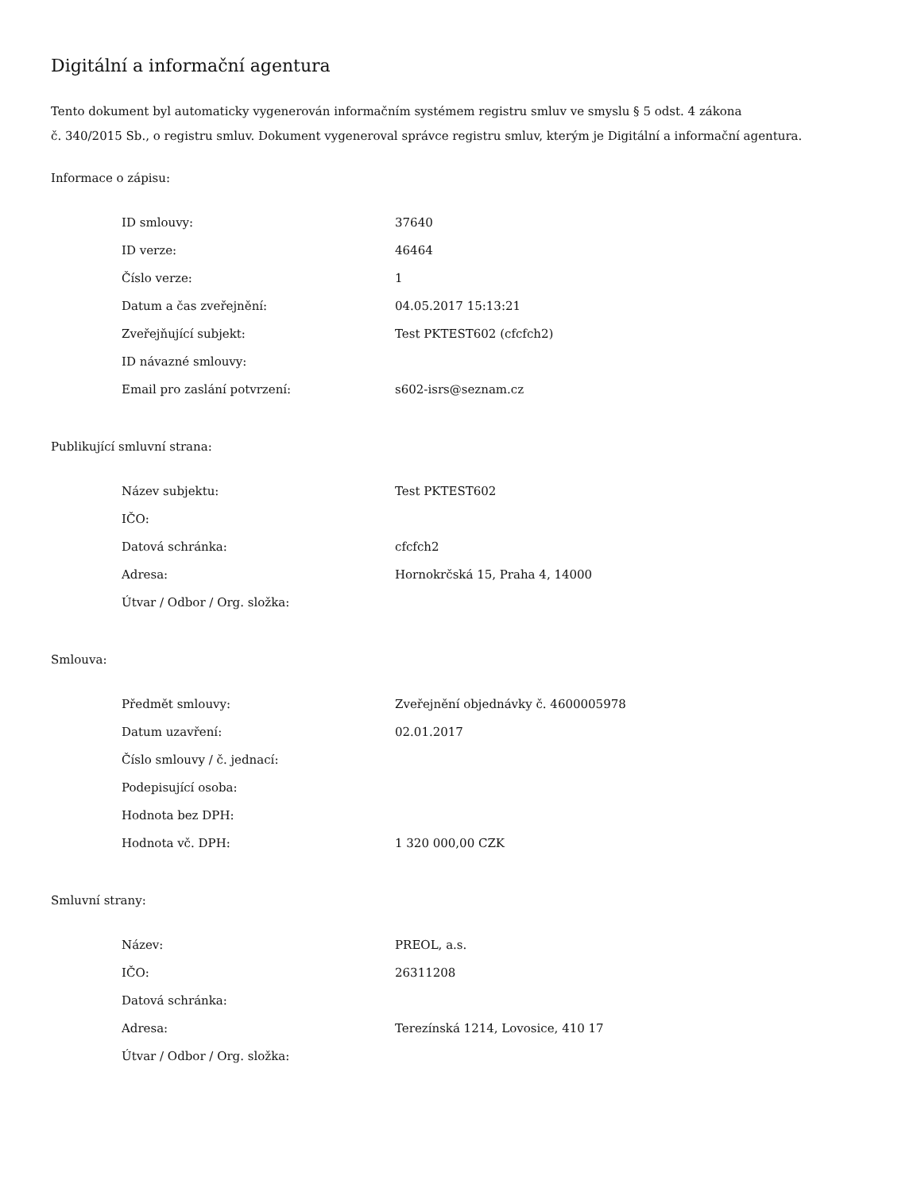Digitální a informační agentura
Tento dokument byl automaticky vygenerován informačním systémem registru smluv ve smyslu § 5 odst. 4 zákona
č. 340/2015 Sb., o registru smluv. Dokument vygeneroval správce registru smluv, kterým je Digitální a informační agentura.
Informace o zápisu:
| ID smlouvy: | 37640 |
| ID verze: | 46464 |
| Číslo verze: | 1 |
| Datum a čas zveřejnění: | 04.05.2017 15:13:21 |
| Zveřejňující subjekt: | Test PKTEST602 (cfcfch2) |
| ID návazné smlouvy: | |
| Email pro zaslání potvrzení: | s602-isrs@seznam.cz |
Publikující smluvní strana:
| Název subjektu: | Test PKTEST602 |
| IČO: | |
| Datová schránka: | cfcfch2 |
| Adresa: | Hornokrčská 15, Praha 4, 14000 |
| Útvar / Odbor / Org. složka: | |
Smlouva:
| Předmět smlouvy: | Zveřejnění objednávky č. 4600005978 |
| Datum uzavření: | 02.01.2017 |
| Číslo smlouvy / č. jednací: | |
| Podepisující osoba: | |
| Hodnota bez DPH: | |
| Hodnota vč. DPH: | 1 320 000,00 CZK |
Smluvní strany:
| Název: | PREOL, a.s. |
| IČO: | 26311208 |
| Datová schránka: | |
| Adresa: | Terezínská 1214, Lovosice, 410 17 |
| Útvar / Odbor / Org. složka: | |